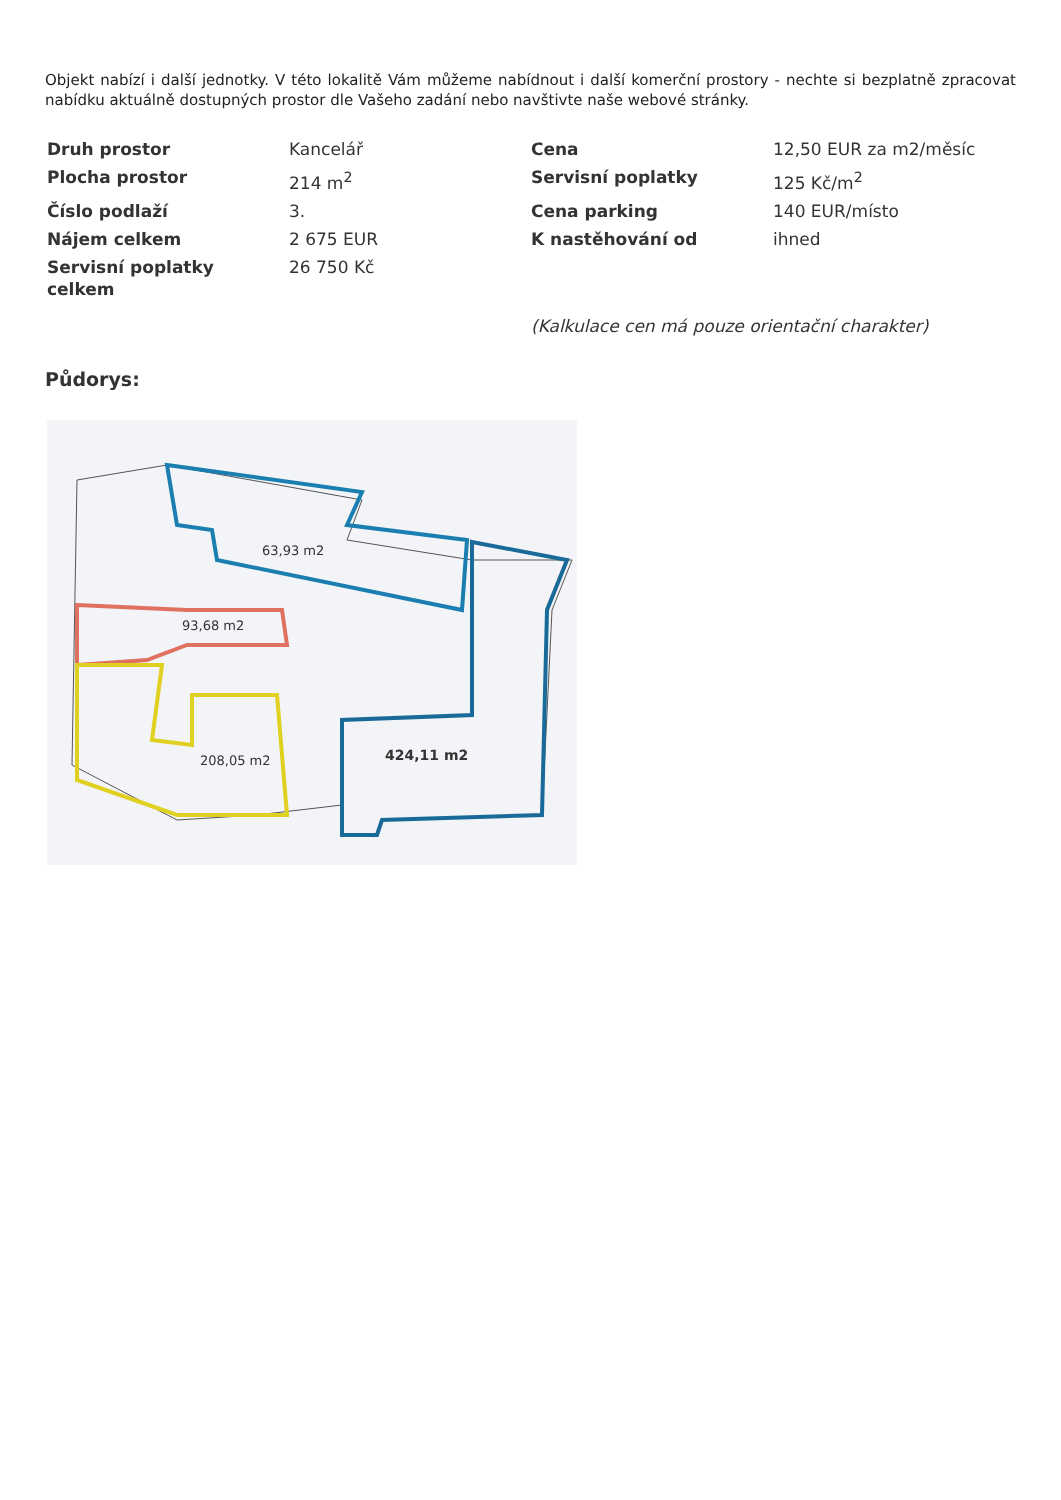Objekt nabízí i další jednotky. V této lokalitě Vám můžeme nabídnout i další komerční prostory - nechte si bezplatně zpracovat nabídku aktuálně dostupných prostor dle Vašeho zadání nebo navštivte naše webové stránky.
| Druh prostor | Kancelář | Cena | 12,50 EUR za m2/měsíc |
| Plocha prostor | 214 m<sup>2</sup> | Servisní poplatky | 125 Kč/m<sup>2</sup> |
| Číslo podlaží | 3. | Cena parking | 140 EUR/místo |
| Nájem celkem | 2 675 EUR | K nastěhování od | ihned |
| Servisní poplatky celkem | 26 750 Kč | | |
| | | (Kalkulace cen má pouze orientační charakter) | |
Půdorys:
63,93 m2
93,68 m2
208,05 m2
424,11 m2